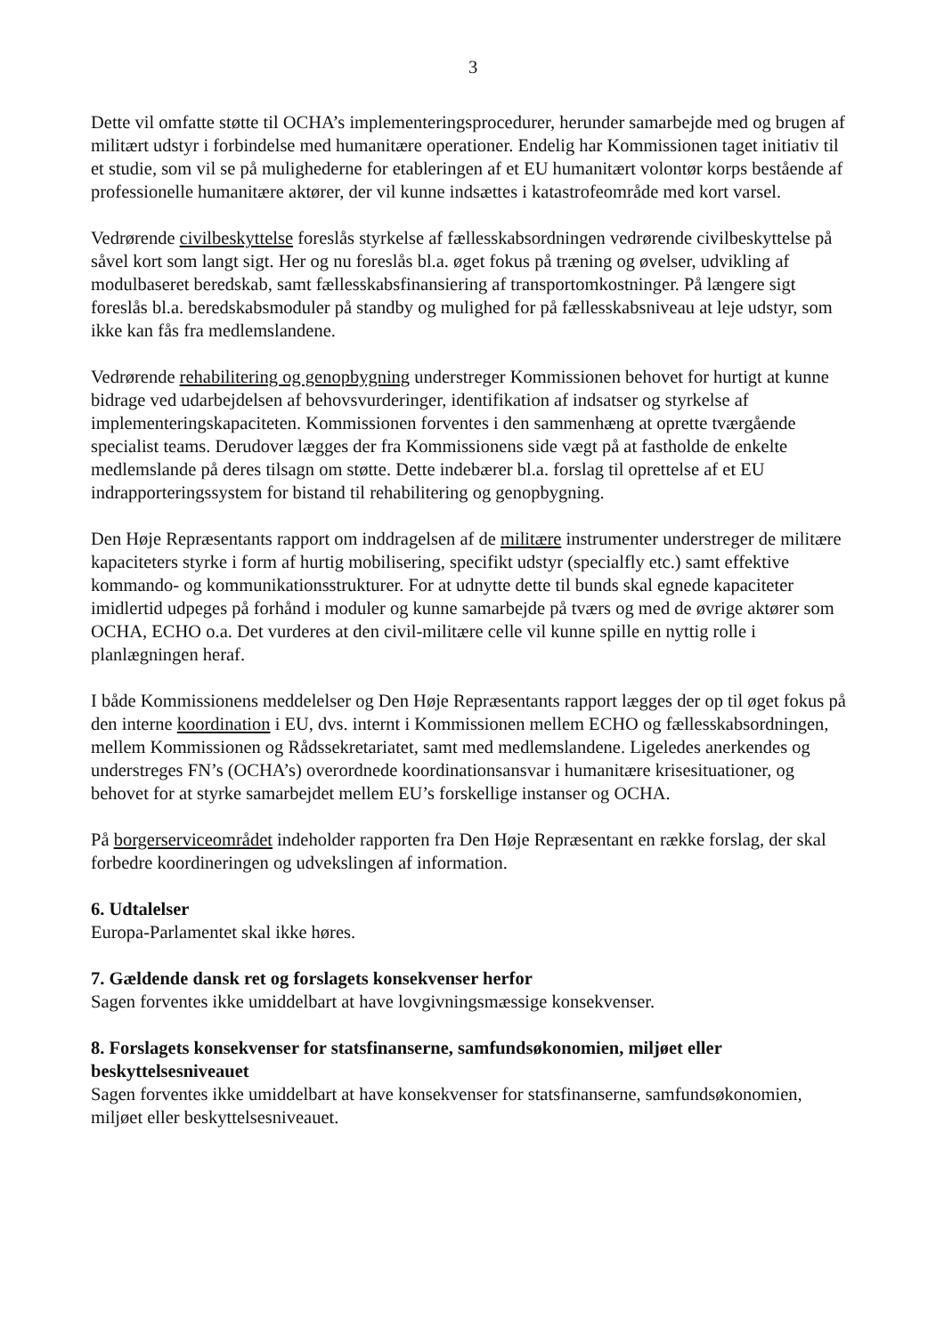3
Dette vil omfatte støtte til OCHA’s implementeringsprocedurer, herunder samarbejde med og brugen af militært udstyr i forbindelse med humanitære operationer. Endelig har Kommissionen taget initiativ til et studie, som vil se på mulighederne for etableringen af et EU humanitært volontør korps bestående af professionelle humanitære aktører, der vil kunne indsættes i katastrofeområde med kort varsel.
Vedrørende civilbeskyttelse foreslås styrkelse af fællesskabsordningen vedrørende civilbeskyttelse på såvel kort som langt sigt. Her og nu foreslås bl.a. øget fokus på træning og øvelser, udvikling af modulbaseret beredskab, samt fællesskabsfinansiering af transportomkostninger. På længere sigt foreslås bl.a. beredskabsmoduler på standby og mulighed for på fællesskabsniveau at leje udstyr, som ikke kan fås fra medlemslandene.
Vedrørende rehabilitering og genopbygning understreger Kommissionen behovet for hurtigt at kunne bidrage ved udarbejdelsen af behovsvurderinger, identifikation af indsatser og styrkelse af implementeringskapaciteten. Kommissionen forventes i den sammenhæng at oprette tværgående specialist teams. Derudover lægges der fra Kommissionens side vægt på at fastholde de enkelte medlemslande på deres tilsagn om støtte. Dette indebærer bl.a. forslag til oprettelse af et EU indrapporteringssystem for bistand til rehabilitering og genopbygning.
Den Høje Repræsentants rapport om inddragelsen af de militære instrumenter understreger de militære kapaciteters styrke i form af hurtig mobilisering, specifikt udstyr (specialfly etc.) samt effektive kommando- og kommunikationsstrukturer. For at udnytte dette til bunds skal egnede kapaciteter imidlertid udpeges på forhånd i moduler og kunne samarbejde på tværs og med de øvrige aktører som OCHA, ECHO o.a. Det vurderes at den civil-militære celle vil kunne spille en nyttig rolle i planlægningen heraf.
I både Kommissionens meddelelser og Den Høje Repræsentants rapport lægges der op til øget fokus på den interne koordination i EU, dvs. internt i Kommissionen mellem ECHO og fællesskabsordningen, mellem Kommissionen og Rådssekretariatet, samt med medlemslandene. Ligeledes anerkendes og understreges FN’s (OCHA’s) overordnede koordinationsansvar i humanitære krisesituationer, og behovet for at styrke samarbejdet mellem EU’s forskellige instanser og OCHA.
På borgerserviceområdet indeholder rapporten fra Den Høje Repræsentant en række forslag, der skal forbedre koordineringen og udvekslingen af information.
6. Udtalelser
Europa-Parlamentet skal ikke høres.
7. Gældende dansk ret og forslagets konsekvenser herfor
Sagen forventes ikke umiddelbart at have lovgivningsmæssige konsekvenser.
8. Forslagets konsekvenser for statsfinanserne, samfundsøkonomien, miljøet eller beskyttelsesniveauet
Sagen forventes ikke umiddelbart at have konsekvenser for statsfinanserne, samfundsøkonomien, miljøet eller beskyttelsesniveauet.